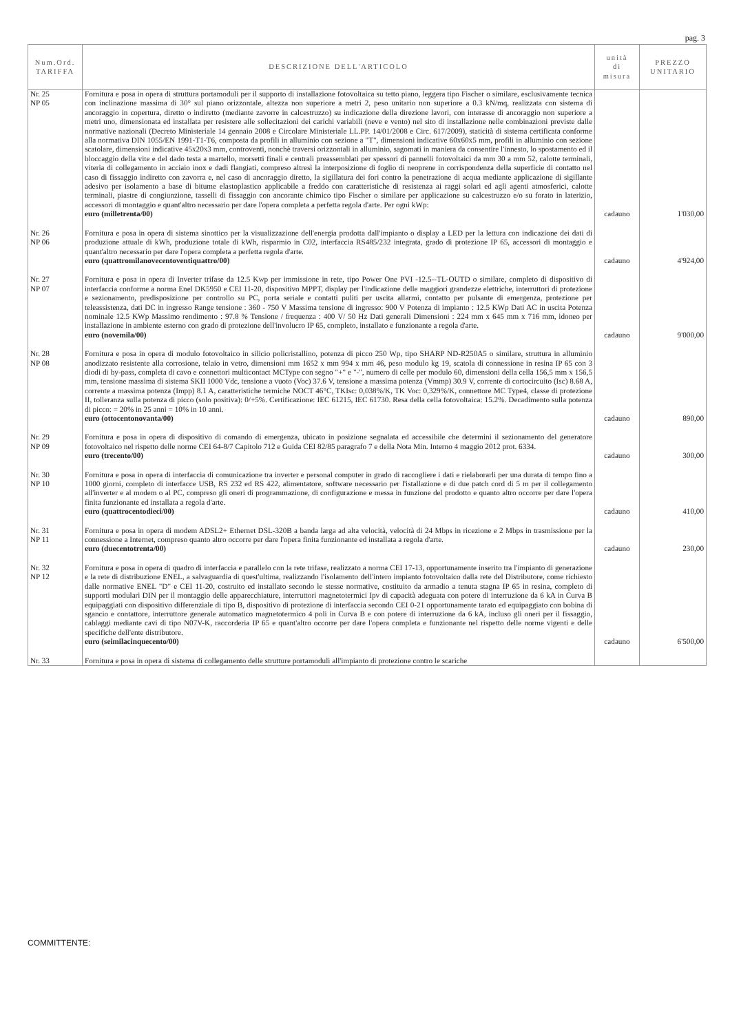pag. 3
| Num.Ord. TARIFFA | DESCRIZIONE DELL'ARTICOLO | unità di misura | PREZZO UNITARIO |
| --- | --- | --- | --- |
| Nr. 25 NP 05 | Fornitura e posa in opera di struttura portamoduli per il supporto di installazione fotovoltaica su tetto piano, leggera tipo Fischer o similare, esclusivamente tecnica con inclinazione massima di 30° sul piano orizzontale, altezza non superiore a metri 2, peso unitario non superiore a 0.3 kN/mq, realizzata con sistema di ancoraggio in copertura, diretto o indiretto (mediante zavorre in calcestruzzo) su indicazione della direzione lavori, con interasse di ancoraggio non superiore a metri uno, dimensionata ed installata per resistere alle sollecitazioni dei carichi variabili (neve e vento) nel sito di installazione nelle combinazioni previste dalle normative nazionali (Decreto Ministeriale 14 gennaio 2008 e Circolare Ministeriale LL.PP. 14/01/2008 e Circ. 617/2009), staticità di sistema certificata conforme alla normativa DIN 1055/EN 1991-T1-T6, composta da profili in alluminio con sezione a "T", dimensioni indicative 60x60x5 mm, profili in alluminio con sezione scatolare, dimensioni indicative 45x20x3 mm, controventi, nonchè traversi orizzontali in alluminio, sagomati in maniera da consentire l'innesto, lo spostamento ed il bloccaggio della vite e del dado testa a martello, morsetti finali e centrali preassemblati per spessori di pannelli fotovoltaici da mm 30 a mm 52, calotte terminali, viteria di collegamento in acciaio inox e dadi flangiati, compreso altresì la interposizione di foglio di neoprene in corrispondenza della superficie di contatto nel caso di fissaggio indiretto con zavorra e, nel caso di ancoraggio diretto, la sigillatura dei fori contro la penetrazione di acqua mediante applicazione di sigillante adesivo per isolamento a base di bitume elastoplastico applicabile a freddo con caratteristiche di resistenza ai raggi solari ed agli agenti atmosferici, calotte terminali, piastre di congiunzione, tasselli di fissaggio con ancorante chimico tipo Fischer o similare per applicazione su calcestruzzo e/o su forato in laterizio, accessori di montaggio e quant'altro necessario per dare l'opera completa a perfetta regola d'arte. Per ogni kWp: euro (milletrenta/00) | cadauno | 1'030,00 |
| Nr. 26 NP 06 | Fornitura e posa in opera di sistema sinottico per la visualizzazione dell'energia prodotta dall'impianto o display a LED per la lettura con indicazione dei dati di produzione attuale di kWh, produzione totale di kWh, risparmio in C02, interfaccia RS485/232 integrata, grado di protezione IP 65, accessori di montaggio e quant'altro necessario per dare l'opera completa a perfetta regola d'arte. euro (quattromilanovecentoventiquattro/00) | cadauno | 4'924,00 |
| Nr. 27 NP 07 | Fornitura e posa in opera di Inverter trifase da 12.5 Kwp per immissione in rete, tipo Power One PVI -12.5--TL-OUTD o similare, completo di dispositivo di interfaccia conforme a norma Enel DK5950 e CEI 11-20, dispositivo MPPT, display per l'indicazione delle maggiori grandezze elettriche, interruttori di protezione e sezionamento, predisposizione per controllo su PC, porta seriale e contatti puliti per uscita allarmi, contatto per pulsante di emergenza, protezione per teleassistenza, dati DC in ingresso Range tensione : 360 - 750 V Massima tensione di ingresso: 900 V Potenza di impianto : 12.5 KWp Dati AC in uscita Potenza nominale 12.5 KWp Massimo rendimento : 97.8 % Tensione / frequenza : 400 V/ 50 Hz Dati generali Dimensioni : 224 mm x 645 mm x 716 mm, idoneo per installazione in ambiente esterno con grado di protezione dell'involucro IP 65, completo, installato e funzionante a regola d'arte. euro (novemila/00) | cadauno | 9'000,00 |
| Nr. 28 NP 08 | Fornitura e posa in opera di modulo fotovoltaico in silicio policristallino, potenza di picco 250 Wp, tipo SHARP ND-R250A5 o similare, struttura in alluminio anodizzato resistente alla corrosione, telaio in vetro, dimensioni mm 1652 x mm 994 x mm 46, peso modulo kg 19, scatola di connessione in resina IP 65 con 3 diodi di by-pass, completa di cavo e connettori multicontact MCType con segno "+" e "-", numero di celle per modulo 60, dimensioni della cella 156,5 mm x 156,5 mm, tensione massima di sistema SKII 1000 Vdc, tensione a vuoto (Voc) 37.6 V, tensione a massima potenza (Vmmp) 30.9 V, corrente di cortocircuito (Isc) 8.68 A, corrente a massima potenza (Impp) 8.1 A, caratteristiche termiche NOCT 46°C, TKIsc: 0,038%/K, TK Voc: 0,329%/K, connettore MC Type4, classe di protezione II, tolleranza sulla potenza di picco (solo positiva): 0/+5%. Certificazione: IEC 61215, IEC 61730. Resa della cella fotovoltaica: 15.2%. Decadimento sulla potenza di picco: = 20% in 25 anni = 10% in 10 anni. euro (ottocentonovanta/00) | cadauno | 890,00 |
| Nr. 29 NP 09 | Fornitura e posa in opera di dispositivo di comando di emergenza, ubicato in posizione segnalata ed accessibile che determini il sezionamento del generatore fotovoltaico nel rispetto delle norme CEI 64-8/7 Capitolo 712 e Guida CEI 82/85 paragrafo 7 e della Nota Min. Interno 4 maggio 2012 prot. 6334. euro (trecento/00) | cadauno | 300,00 |
| Nr. 30 NP 10 | Fornitura e posa in opera di interfaccia di comunicazione tra inverter e personal computer in grado di raccogliere i dati e rielaborarli per una durata di tempo fino a 1000 giorni, completo di interfacce USB, RS 232 ed RS 422, alimentatore, software necessario per l'istallazione e di due patch cord di 5 m per il collegamento all'inverter e al modem o al PC, compreso gli oneri di programmazione, di configurazione e messa in funzione del prodotto e quanto altro occorre per dare l'opera finita funzionante ed installata a regola d'arte. euro (quattrocentodieci/00) | cadauno | 410,00 |
| Nr. 31 NP 11 | Fornitura e posa in opera di modem ADSL2+ Ethernet DSL-320B a banda larga ad alta velocità, velocità di 24 Mbps in ricezione e 2 Mbps in trasmissione per la connessione a Internet, compreso quanto altro occorre per dare l'opera finita funzionante ed installata a regola d'arte. euro (duecentotrenta/00) | cadauno | 230,00 |
| Nr. 32 NP 12 | Fornitura e posa in opera di quadro di interfaccia e parallelo con la rete trifase, realizzato a norma CEI 17-13, opportunamente inserito tra l'impianto di generazione e la rete di distribuzione ENEL, a salvaguardia di quest'ultima, realizzando l'isolamento dell'intero impianto fotovoltaico dalla rete del Distributore, come richiesto dalle normative ENEL "D" e CEI 11-20, costruito ed installato secondo le stesse normative, costituito da armadio a tenuta stagna IP 65 in resina, completo di supporti modulari DIN per il montaggio delle apparecchiature, interruttori magnetotermici Ipv di capacità adeguata con potere di interruzione da 6 kA in Curva B equipaggiati con dispositivo differenziale di tipo B, dispositivo di protezione di interfaccia secondo CEI 0-21 opportunamente tarato ed equipaggiato con bobina di sgancio e contattore, interruttore generale automatico magnetotermico 4 poli in Curva B e con potere di interruzione da 6 kA, incluso gli oneri per il fissaggio, cablaggi mediante cavi di tipo N07V-K, raccorderia IP 65 e quant'altro occorre per dare l'opera completa e funzionante nel rispetto delle norme vigenti e delle specifiche dell'ente distributore. euro (seimilacinquecento/00) | cadauno | 6'500,00 |
| Nr. 33 | Fornitura e posa in opera di sistema di collegamento delle strutture portamoduli all'impianto di protezione contro le scariche | | |
COMMITTENTE: